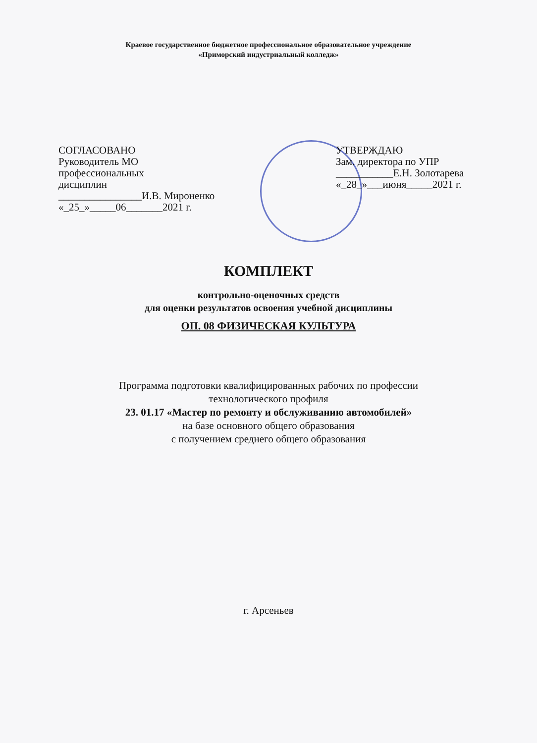Краевое государственное бюджетное профессиональное образовательное учреждение
«Приморский индустриальный колледж»
СОГЛАСОВАНО
Руководитель МО
профессиональных
дисциплин
________________И.В. Мироненко
«_25_»_____06_______2021 г.
УТВЕРЖДАЮ
Зам. директора по УПР
___________Е.Н. Золотарева
«_28_»___июня_____2021 г.
КОМПЛЕКТ
контрольно-оценочных средств
для оценки результатов освоения учебной дисциплины
ОП. 08 ФИЗИЧЕСКАЯ КУЛЬТУРА
Программа подготовки квалифицированных рабочих по профессии
технологического профиля
23. 01.17 «Мастер по ремонту и обслуживанию автомобилей»
на базе основного общего образования
с получением среднего общего образования
г. Арсеньев